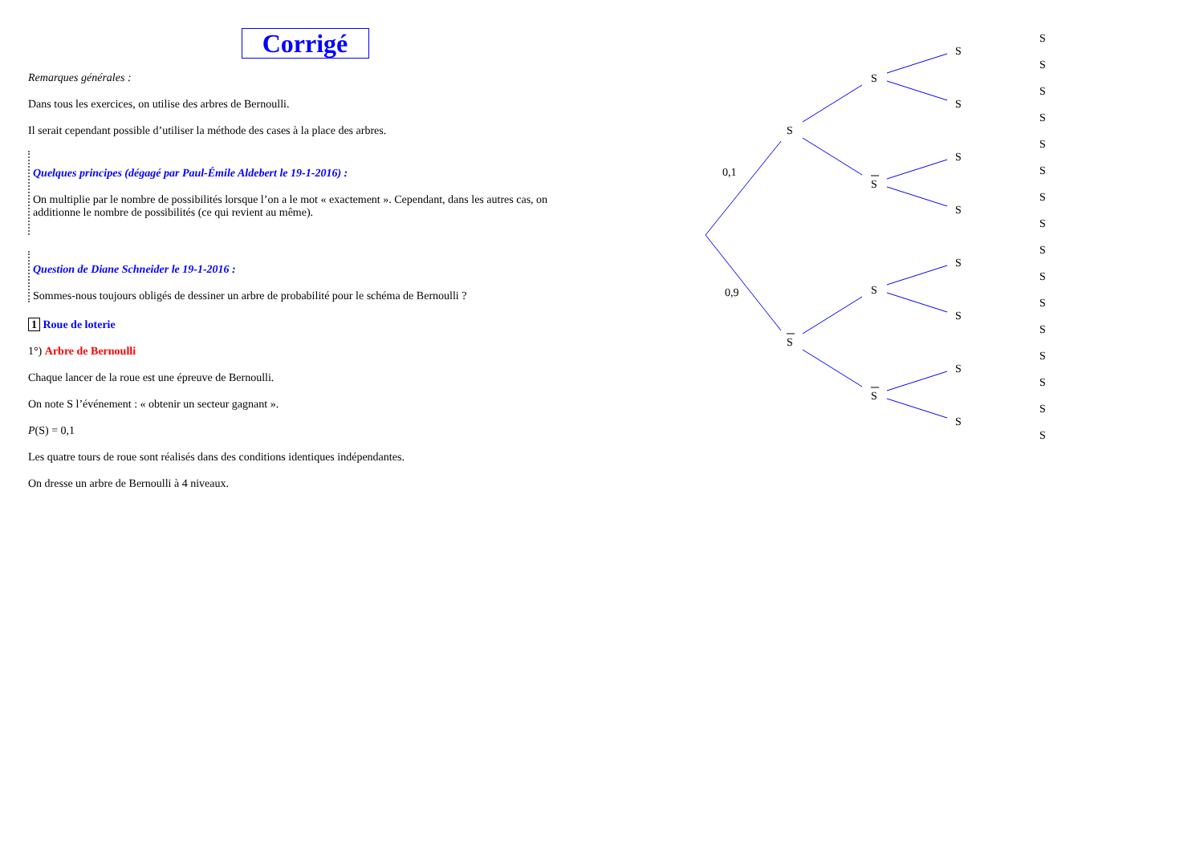Corrigé
Remarques générales :
Dans tous les exercices, on utilise des arbres de Bernoulli.
Il serait cependant possible d’utiliser la méthode des cases à la place des arbres.
Quelques principes (dégagé par Paul-Émile Aldebert le 19-1-2016) :
On multiplie par le nombre de possibilités lorsque l’on a le mot « exactement ». Cependant, dans les autres cas, on additionne le nombre de possibilités (ce qui revient au même).
Question de Diane Schneider le 19-1-2016 :
Sommes-nous toujours obligés de dessiner un arbre de probabilité pour le schéma de Bernoulli ?
1 Roue de loterie
1°) Arbre de Bernoulli
Chaque lancer de la roue est une épreuve de Bernoulli.
On note S l’événement : « obtenir un secteur gagnant ».
P(S) = 0,1
Les quatre tours de roue sont réalisés dans des conditions identiques indépendantes.
On dresse un arbre de Bernoulli à 4 niveaux.
0,1
0,9
S
S
S
S
S
S
S
S
S
S
S
S
S
S
S
S
S
S
S
S
S
S
S
S
S
S
S
S
S
S